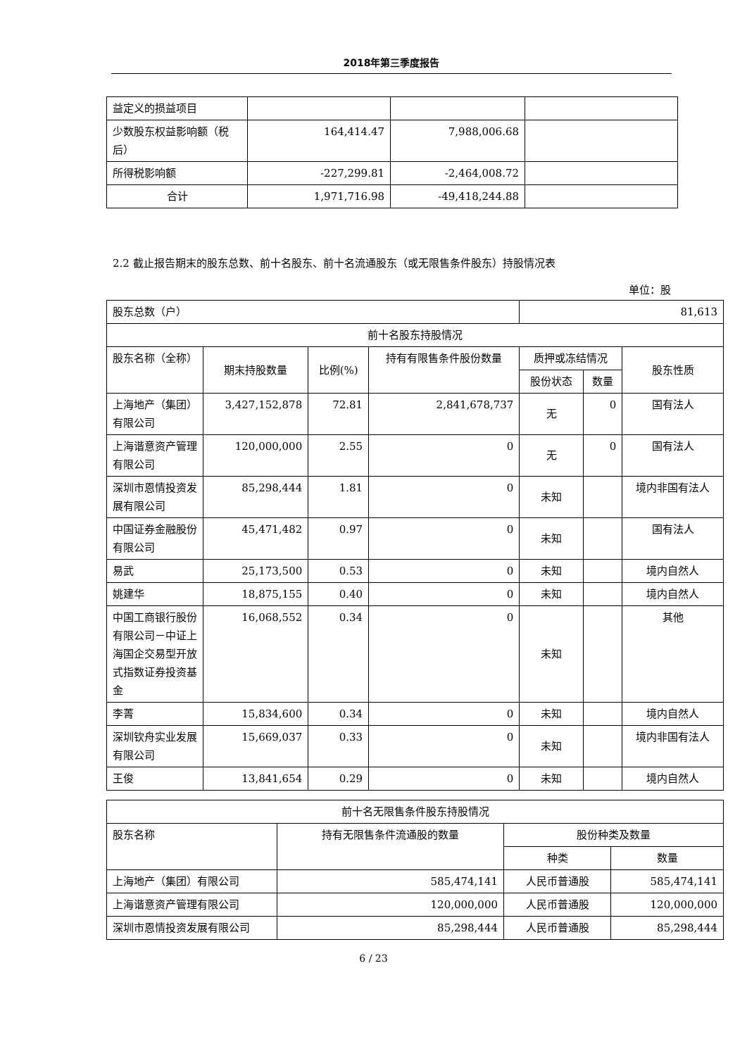2018年第三季度报告
| 益定义的损益项目 | | | |
| 少数股东权益影响额（税后） | 164,414.47 | 7,988,006.68 | |
| 所得税影响额 | -227,299.81 | -2,464,008.72 | |
| 合计 | 1,971,716.98 | -49,418,244.88 | |
2.2 截止报告期末的股东总数、前十名股东、前十名流通股东（或无限售条件股东）持股情况表
单位：股
| 股东总数（户） | | | | 81,613 | | |
| 前十名股东持股情况 | | | | | | |
| 股东名称（全称） | 期末持股数量 | 比例(%) | 持有有限售条件股份数量 | 质押或冻结情况 | | 股东性质 |
| | | | | 股份状态 | 数量 | |
| 上海地产（集团）有限公司 | 3,427,152,878 | 72.81 | 2,841,678,737 | 无 | 0 | 国有法人 |
| 上海谐意资产管理有限公司 | 120,000,000 | 2.55 | 0 | 无 | 0 | 国有法人 |
| 深圳市恩情投资发展有限公司 | 85,298,444 | 1.81 | 0 | 未知 | | 境内非国有法人 |
| 中国证券金融股份有限公司 | 45,471,482 | 0.97 | 0 | 未知 | | 国有法人 |
| 易武 | 25,173,500 | 0.53 | 0 | 未知 | | 境内自然人 |
| 姚建华 | 18,875,155 | 0.40 | 0 | 未知 | | 境内自然人 |
| 中国工商银行股份有限公司－中证上海国企交易型开放式指数证券投资基金 | 16,068,552 | 0.34 | 0 | 未知 | | 其他 |
| 李菁 | 15,834,600 | 0.34 | 0 | 未知 | | 境内自然人 |
| 深圳钦舟实业发展有限公司 | 15,669,037 | 0.33 | 0 | 未知 | | 境内非国有法人 |
| 王俊 | 13,841,654 | 0.29 | 0 | 未知 | | 境内自然人 |
| 前十名无限售条件股东持股情况 | | | |
| 股东名称 | 持有无限售条件流通股的数量 | 股份种类及数量 | |
| | | 种类 | 数量 |
| 上海地产（集团）有限公司 | 585,474,141 | 人民币普通股 | 585,474,141 |
| 上海谐意资产管理有限公司 | 120,000,000 | 人民币普通股 | 120,000,000 |
| 深圳市恩情投资发展有限公司 | 85,298,444 | 人民币普通股 | 85,298,444 |
6 / 23